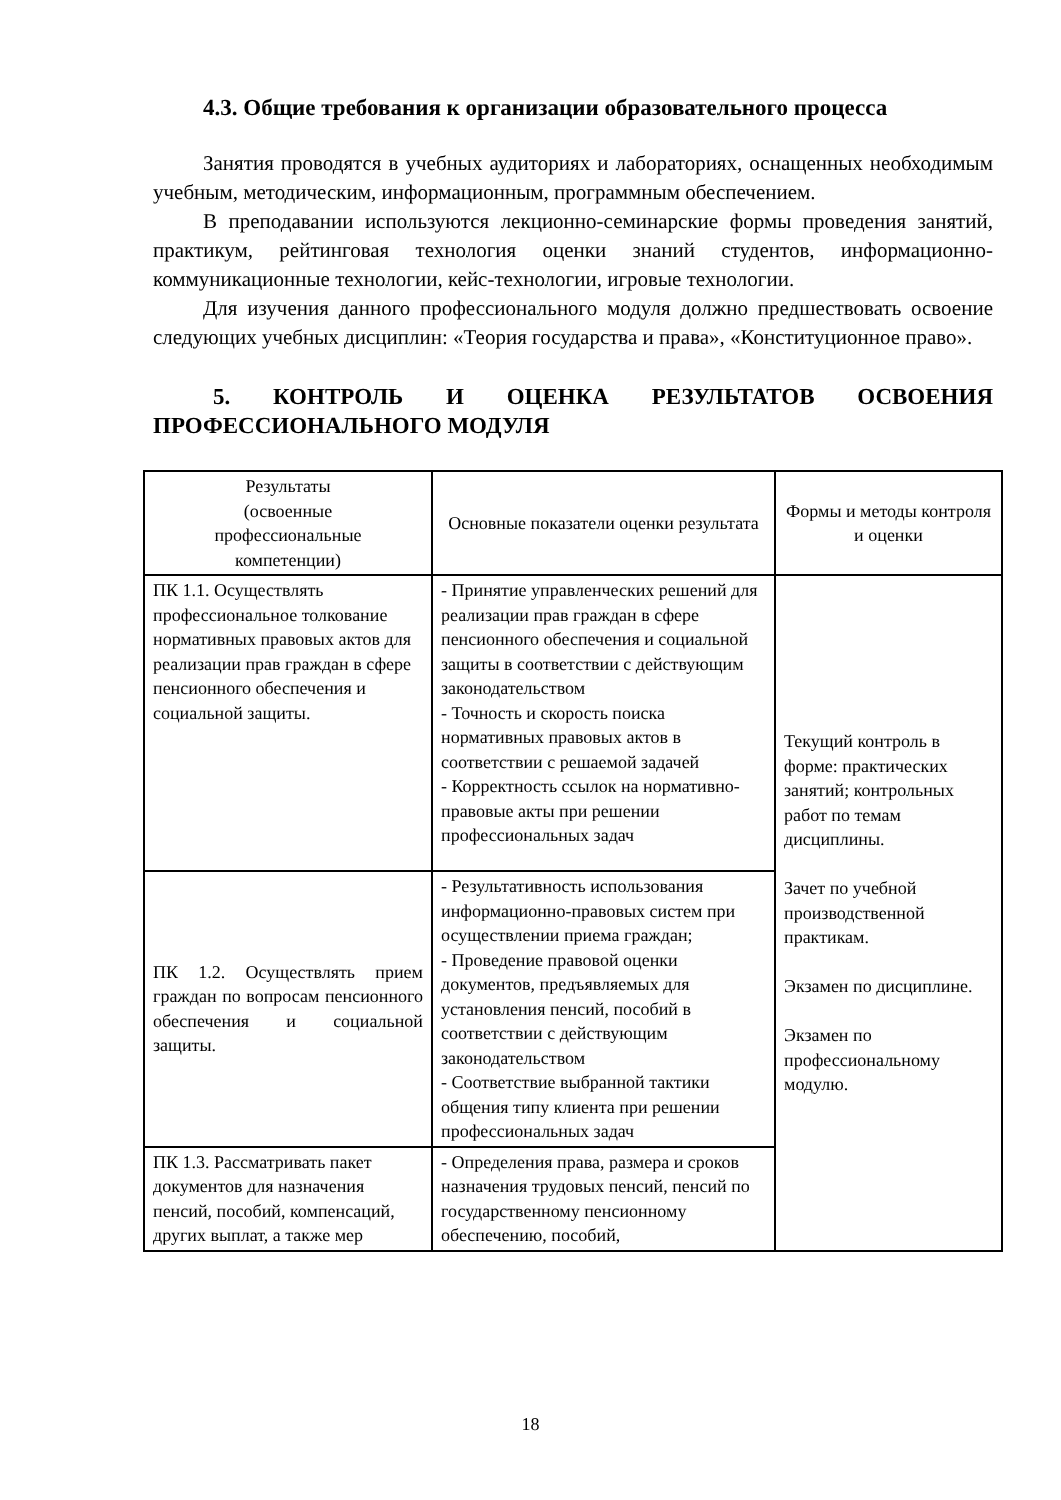4.3. Общие требования к организации образовательного процесса
Занятия проводятся в учебных аудиториях и лабораториях, оснащенных необходимым учебным, методическим, информационным, программным обеспечением.
В преподавании используются лекционно-семинарские формы проведения занятий, практикум, рейтинговая технология оценки знаний студентов, информационно-коммуникационные технологии, кейс-технологии, игровые технологии.
Для изучения данного профессионального модуля должно предшествовать освоение следующих учебных дисциплин: «Теория государства и права», «Конституционное право».
5. КОНТРОЛЬ И ОЦЕНКА РЕЗУЛЬТАТОВ ОСВОЕНИЯ ПРОФЕССИОНАЛЬНОГО МОДУЛЯ
| Результаты (освоенные профессиональные компетенции) | Основные показатели оценки результата | Формы и методы контроля и оценки |
| --- | --- | --- |
| ПК 1.1. Осуществлять профессиональное толкование нормативных правовых актов для реализации прав граждан в сфере пенсионного обеспечения и социальной защиты. | - Принятие управленческих решений для реализации прав граждан в сфере пенсионного обеспечения и социальной защиты в соответствии с действующим законодательством - Точность и скорость поиска нормативных правовых актов в соответствии с решаемой задачей - Корректность ссылок на нормативно-правовые акты при решении профессиональных задач | Текущий контроль в форме: практических занятий; контрольных работ по темам дисциплины. Зачет по учебной производственной практикам. Экзамен по дисциплине. Экзамен по профессиональному модулю. |
| ПК 1.2. Осуществлять прием граждан по вопросам пенсионного обеспечения и социальной защиты. | - Результативность использования информационно-правовых систем при осуществлении приема граждан; - Проведение правовой оценки документов, предъявляемых для установления пенсий, пособий в соответствии с действующим законодательством - Соответствие выбранной тактики общения типу клиента при решении профессиональных задач | |
| ПК 1.3. Рассматривать пакет документов для назначения пенсий, пособий, компенсаций, других выплат, а также мер | - Определения права, размера и сроков назначения трудовых пенсий, пенсий по государственному пенсионному обеспечению, пособий, | |
18